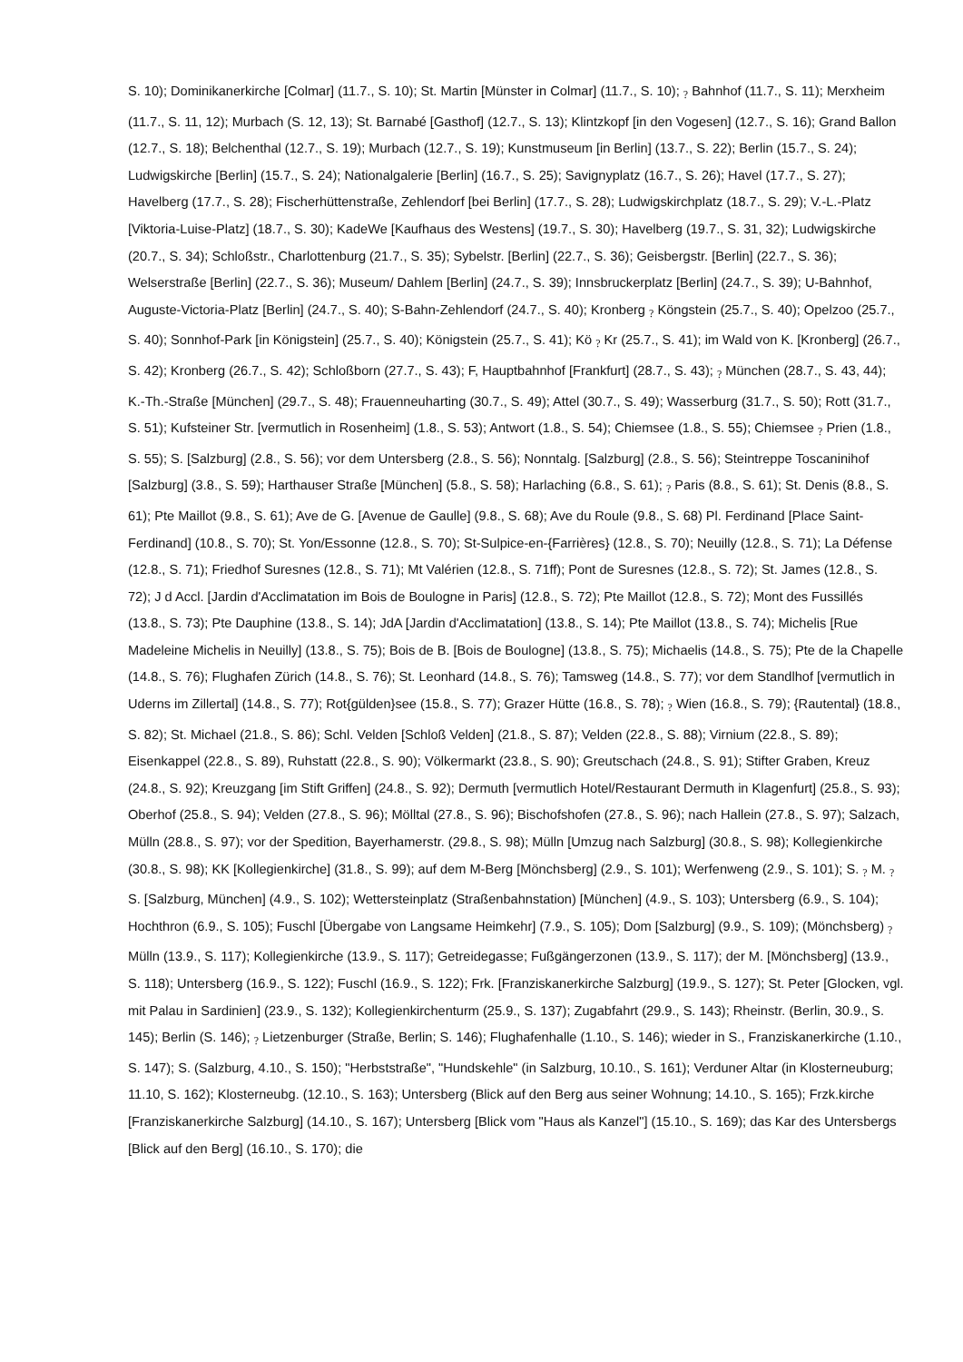S. 10); Dominikanerkirche [Colmar] (11.7., S. 10); St. Martin [Münster in Colmar] (11.7., S. 10); ? Bahnhof (11.7., S. 11); Merxheim (11.7., S. 11, 12); Murbach (S. 12, 13); St. Barnabé [Gasthof] (12.7., S. 13); Klintzkopf [in den Vogesen] (12.7., S. 16); Grand Ballon (12.7., S. 18); Belchenthal (12.7., S. 19); Murbach (12.7., S. 19); Kunstmuseum [in Berlin] (13.7., S. 22); Berlin (15.7., S. 24); Ludwigskirche [Berlin] (15.7., S. 24); Nationalgalerie [Berlin] (16.7., S. 25); Savignyplatz (16.7., S. 26); Havel (17.7., S. 27); Havelberg (17.7., S. 28); Fischerhüttenstraße, Zehlendorf [bei Berlin] (17.7., S. 28); Ludwigskirchplatz (18.7., S. 29); V.-L.-Platz [Viktoria-Luise-Platz] (18.7., S. 30); KadeWe [Kaufhaus des Westens] (19.7., S. 30); Havelberg (19.7., S. 31, 32); Ludwigskirche (20.7., S. 34); Schloßstr., Charlottenburg (21.7., S. 35); Sybelstr. [Berlin] (22.7., S. 36); Geisbergstr. [Berlin] (22.7., S. 36); Welserstraße [Berlin] (22.7., S. 36); Museum/ Dahlem [Berlin] (24.7., S. 39); Innsbruckerplatz [Berlin] (24.7., S. 39); U-Bahnhof, Auguste-Victoria-Platz [Berlin] (24.7., S. 40); S-Bahn-Zehlendorf (24.7., S. 40); Kronberg ? Köngstein (25.7., S. 40); Opelzoo (25.7., S. 40); Sonnhof-Park [in Königstein] (25.7., S. 40); Königstein (25.7., S. 41); Kö ? Kr (25.7., S. 41); im Wald von K. [Kronberg] (26.7., S. 42); Kronberg (26.7., S. 42); Schloßborn (27.7., S. 43); F, Hauptbahnhof [Frankfurt] (28.7., S. 43); ? München (28.7., S. 43, 44); K.-Th.-Straße [München] (29.7., S. 48); Frauenneuharting (30.7., S. 49); Attel (30.7., S. 49); Wasserburg (31.7., S. 50); Rott (31.7., S. 51); Kufsteiner Str. [vermutlich in Rosenheim] (1.8., S. 53); Antwort (1.8., S. 54); Chiemsee (1.8., S. 55); Chiemsee ? Prien (1.8., S. 55); S. [Salzburg] (2.8., S. 56); vor dem Untersberg (2.8., S. 56); Nonntalg. [Salzburg] (2.8., S. 56); Steintreppe Toscaninihof [Salzburg] (3.8., S. 59); Harthauser Straße [München] (5.8., S. 58); Harlaching (6.8., S. 61); ? Paris (8.8., S. 61); St. Denis (8.8., S. 61); Pte Maillot (9.8., S. 61); Ave de G. [Avenue de Gaulle] (9.8., S. 68); Ave du Roule (9.8., S. 68) Pl. Ferdinand [Place Saint-Ferdinand] (10.8., S. 70); St. Yon/Essonne (12.8., S. 70); St-Sulpice-en-{Farrières} (12.8., S. 70); Neuilly (12.8., S. 71); La Défense (12.8., S. 71); Friedhof Suresnes (12.8., S. 71); Mt Valérien (12.8., S. 71ff); Pont de Suresnes (12.8., S. 72); St. James (12.8., S. 72); J d Accl. [Jardin d'Acclimatation im Bois de Boulogne in Paris] (12.8., S. 72); Pte Maillot (12.8., S. 72); Mont des Fussillés (13.8., S. 73); Pte Dauphine (13.8., S. 14); JdA [Jardin d'Acclimatation] (13.8., S. 14); Pte Maillot (13.8., S. 74); Michelis [Rue Madeleine Michelis in Neuilly] (13.8., S. 75); Bois de B. [Bois de Boulogne] (13.8., S. 75); Michaelis (14.8., S. 75); Pte de la Chapelle (14.8., S. 76); Flughafen Zürich (14.8., S. 76); St. Leonhard (14.8., S. 76); Tamsweg (14.8., S. 77); vor dem Standlhof [vermutlich in Uderns im Zillertal] (14.8., S. 77); Rot{gülden}see (15.8., S. 77); Grazer Hütte (16.8., S. 78); ? Wien (16.8., S. 79); {Rautental} (18.8., S. 82); St. Michael (21.8., S. 86); Schl. Velden [Schloß Velden] (21.8., S. 87); Velden (22.8., S. 88); Virnium (22.8., S. 89); Eisenkappel (22.8., S. 89), Ruhstatt (22.8., S. 90); Völkermarkt (23.8., S. 90); Greutschach (24.8., S. 91); Stifter Graben, Kreuz (24.8., S. 92); Kreuzgang [im Stift Griffen] (24.8., S. 92); Dermuth [vermutlich Hotel/Restaurant Dermuth in Klagenfurt] (25.8., S. 93); Oberhof (25.8., S. 94); Velden (27.8., S. 96); Mölltal (27.8., S. 96); Bischofshofen (27.8., S. 96); nach Hallein (27.8., S. 97); Salzach, Mülln (28.8., S. 97); vor der Spedition, Bayerhamerstr. (29.8., S. 98); Mülln [Umzug nach Salzburg] (30.8., S. 98); Kollegienkirche (30.8., S. 98); KK [Kollegienkirche] (31.8., S. 99); auf dem M-Berg [Mönchsberg] (2.9., S. 101); Werfenweng (2.9., S. 101); S. ? M. ? S. [Salzburg, München] (4.9., S. 102); Wettersteinplatz (Straßenbahnstation) [München] (4.9., S. 103); Untersberg (6.9., S. 104); Hochthron (6.9., S. 105); Fuschl [Übergabe von Langsame Heimkehr] (7.9., S. 105); Dom [Salzburg] (9.9., S. 109); (Mönchsberg) ? Mülln (13.9., S. 117); Kollegienkirche (13.9., S. 117); Getreidegasse; Fußgängerzonen (13.9., S. 117); der M. [Mönchsberg] (13.9., S. 118); Untersberg (16.9., S. 122); Fuschl (16.9., S. 122); Frk. [Franziskanerkirche Salzburg] (19.9., S. 127); St. Peter [Glocken, vgl. mit Palau in Sardinien] (23.9., S. 132); Kollegienkirchenturm (25.9., S. 137); Zugabfahrt (29.9., S. 143); Rheinstr. (Berlin, 30.9., S. 145); Berlin (S. 146); ? Lietzenburger (Straße, Berlin; S. 146); Flughafenhalle (1.10., S. 146); wieder in S., Franziskanerkirche (1.10., S. 147); S. (Salzburg, 4.10., S. 150); "Herbststraße", "Hundskehle" (in Salzburg, 10.10., S. 161); Verduner Altar (in Klosterneuburg; 11.10, S. 162); Klosterneubg. (12.10., S. 163); Untersberg (Blick auf den Berg aus seiner Wohnung; 14.10., S. 165); Frzk.kirche [Franziskanerkirche Salzburg] (14.10., S. 167); Untersberg [Blick vom "Haus als Kanzel"] (15.10., S. 169); das Kar des Untersbergs [Blick auf den Berg] (16.10., S. 170); die